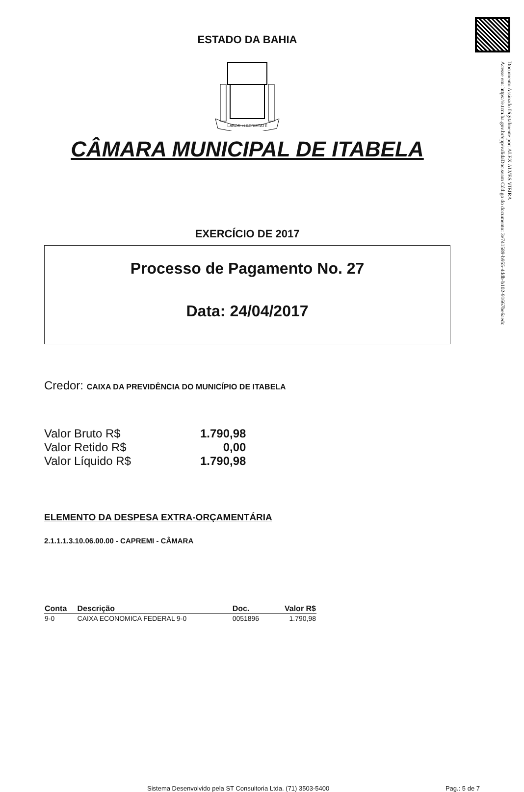Documento Assinado Digitalmente por: ALEX ALVES VIEIRA
Acesse em: https://e.tcm.ba.gov.br/epp/validaDoc.seam Código do documento: 3e741589-b955-4ddb-b102-91667be6aedc
ESTADO DA BAHIA
LABOR et SERIETATE
CÂMARA MUNICIPAL DE ITABELA
EXERCÍCIO DE 2017
Processo de Pagamento No. 27
Data: 24/04/2017
Credor: CAIXA DA PREVIDÊNCIA DO MUNICÍPIO DE ITABELA
| Valor Bruto R$ | 1.790,98 |
| Valor Retido R$ | 0,00 |
| Valor Líquido R$ | 1.790,98 |
ELEMENTO DA DESPESA EXTRA-ORÇAMENTÁRIA
2.1.1.1.3.10.06.00.00 - CAPREMI - CÂMARA
| Conta | Descrição | Doc. | Valor R$ |
| --- | --- | --- | --- |
| 9-0 | CAIXA ECONOMICA FEDERAL 9-0 | 0051896 | 1.790,98 |
Sistema Desenvolvido pela ST Consultoria Ltda. (71) 3503-5400 Pag.: 5 de 7